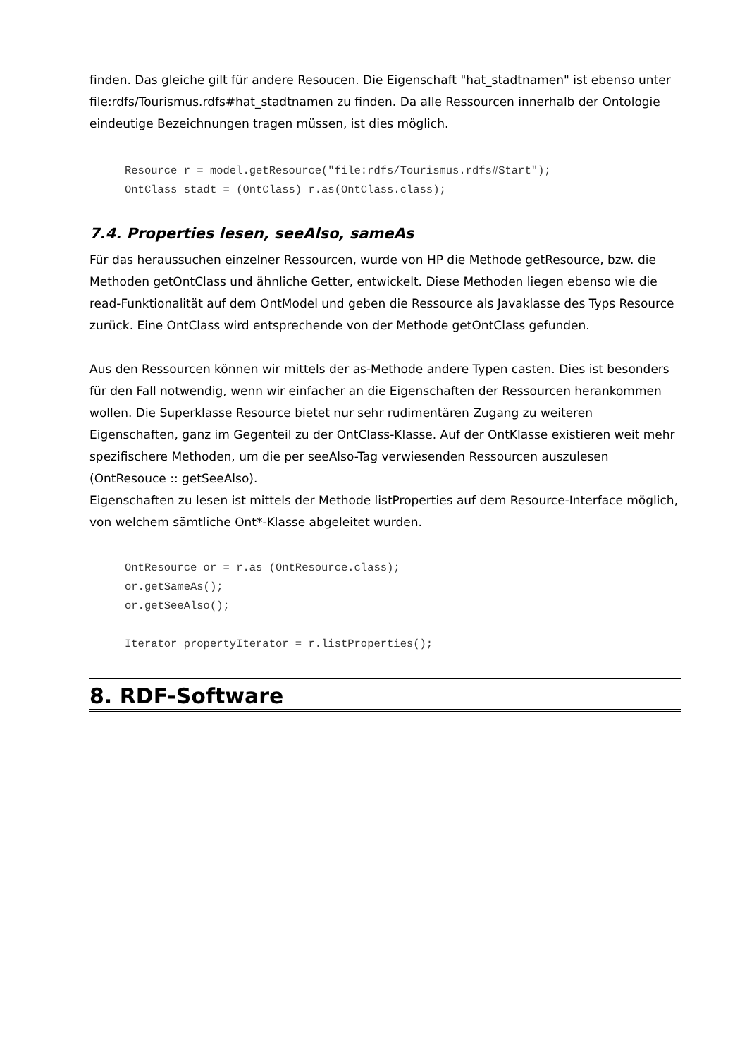finden. Das gleiche gilt für andere Resoucen. Die Eigenschaft "hat_stadtnamen" ist ebenso unter file:rdfs/Tourismus.rdfs#hat_stadtnamen zu finden. Da alle Ressourcen innerhalb der Ontologie eindeutige Bezeichnungen tragen müssen, ist dies möglich.
Resource r = model.getResource("file:rdfs/Tourismus.rdfs#Start");
OntClass stadt = (OntClass) r.as(OntClass.class);
7.4. Properties lesen, seeAlso, sameAs
Für das heraussuchen einzelner Ressourcen, wurde von HP die Methode getResource, bzw. die Methoden getOntClass und ähnliche Getter, entwickelt. Diese Methoden liegen ebenso wie die read-Funktionalität auf dem OntModel und geben die Ressource als Javaklasse des Typs Resource zurück. Eine OntClass wird entsprechende von der Methode getOntClass gefunden.
Aus den Ressourcen können wir mittels der as-Methode andere Typen casten. Dies ist besonders für den Fall notwendig, wenn wir einfacher an die Eigenschaften der Ressourcen herankommen wollen. Die Superklasse Resource bietet nur sehr rudimentären Zugang zu weiteren Eigenschaften, ganz im Gegenteil zu der OntClass-Klasse. Auf der OntKlasse existieren weit mehr spezifischere Methoden, um die per seeAlso-Tag verwiesenden Ressourcen auszulesen (OntResouce :: getSeeAlso).
Eigenschaften zu lesen ist mittels der Methode listProperties auf dem Resource-Interface möglich, von welchem sämtliche Ont*-Klasse abgeleitet wurden.
OntResource or = r.as (OntResource.class);
or.getSameAs();
or.getSeeAlso();

Iterator propertyIterator = r.listProperties();
8. RDF-Software